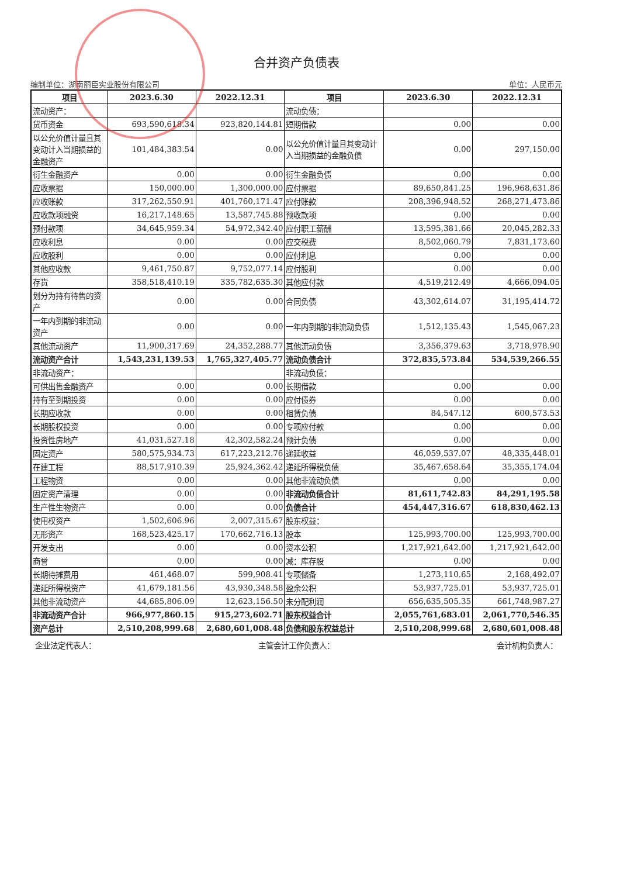合并资产负债表
编制单位：湖南丽臣实业股份有限公司 单位：人民币元
| 项目 | 2023.6.30 | 2022.12.31 | 项目 | 2023.6.30 | 2022.12.31 |
| --- | --- | --- | --- | --- | --- |
| 流动资产： | | | 流动负债： | | |
| 货币资金 | 693,590,618.34 | 923,820,144.81 | 短期借款 | 0.00 | 0.00 |
| 以公允价值计量且其变动计入当期损益的金融资产 | 101,484,383.54 | 0.00 | 以公允价值计量且其变动计入当期损益的金融负债 | 0.00 | 297,150.00 |
| 衍生金融资产 | 0.00 | 0.00 | 衍生金融负债 | 0.00 | 0.00 |
| 应收票据 | 150,000.00 | 1,300,000.00 | 应付票据 | 89,650,841.25 | 196,968,631.86 |
| 应收账款 | 317,262,550.91 | 401,760,171.47 | 应付账款 | 208,396,948.52 | 268,271,473.86 |
| 应收款项融资 | 16,217,148.65 | 13,587,745.88 | 预收款项 | 0.00 | 0.00 |
| 预付款项 | 34,645,959.34 | 54,972,342.40 | 应付职工薪酬 | 13,595,381.66 | 20,045,282.33 |
| 应收利息 | 0.00 | 0.00 | 应交税费 | 8,502,060.79 | 7,831,173.60 |
| 应收股利 | 0.00 | 0.00 | 应付利息 | 0.00 | 0.00 |
| 其他应收款 | 9,461,750.87 | 9,752,077.14 | 应付股利 | 0.00 | 0.00 |
| 存货 | 358,518,410.19 | 335,782,635.30 | 其他应付款 | 4,519,212.49 | 4,666,094.05 |
| 划分为持有待售的资产 | 0.00 | 0.00 | 合同负债 | 43,302,614.07 | 31,195,414.72 |
| 一年内到期的非流动资产 | 0.00 | 0.00 | 一年内到期的非流动负债 | 1,512,135.43 | 1,545,067.23 |
| 其他流动资产 | 11,900,317.69 | 24,352,288.77 | 其他流动负债 | 3,356,379.63 | 3,718,978.90 |
| 流动资产合计 | 1,543,231,139.53 | 1,765,327,405.77 | 流动负债合计 | 372,835,573.84 | 534,539,266.55 |
| 非流动资产： | | | 非流动负债： | | |
| 可供出售金融资产 | 0.00 | 0.00 | 长期借款 | 0.00 | 0.00 |
| 持有至到期投资 | 0.00 | 0.00 | 应付债券 | 0.00 | 0.00 |
| 长期应收款 | 0.00 | 0.00 | 租赁负债 | 84,547.12 | 600,573.53 |
| 长期股权投资 | 0.00 | 0.00 | 专项应付款 | 0.00 | 0.00 |
| 投资性房地产 | 41,031,527.18 | 42,302,582.24 | 预计负债 | 0.00 | 0.00 |
| 固定资产 | 580,575,934.73 | 617,223,212.76 | 递延收益 | 46,059,537.07 | 48,335,448.01 |
| 在建工程 | 88,517,910.39 | 25,924,362.42 | 递延所得税负债 | 35,467,658.64 | 35,355,174.04 |
| 工程物资 | 0.00 | 0.00 | 其他非流动负债 | 0.00 | 0.00 |
| 固定资产清理 | 0.00 | 0.00 | 非流动负债合计 | 81,611,742.83 | 84,291,195.58 |
| 生产性生物资产 | 0.00 | 0.00 | 负债合计 | 454,447,316.67 | 618,830,462.13 |
| 使用权资产 | 1,502,606.96 | 2,007,315.67 | 股东权益： | | |
| 无形资产 | 168,523,425.17 | 170,662,716.13 | 股本 | 125,993,700.00 | 125,993,700.00 |
| 开发支出 | 0.00 | 0.00 | 资本公积 | 1,217,921,642.00 | 1,217,921,642.00 |
| 商誉 | 0.00 | 0.00 | 减：库存股 | 0.00 | 0.00 |
| 长期待摊费用 | 461,468.07 | 599,908.41 | 专项储备 | 1,273,110.65 | 2,168,492.07 |
| 递延所得税资产 | 41,679,181.56 | 43,930,348.58 | 盈余公积 | 53,937,725.01 | 53,937,725.01 |
| 其他非流动资产 | 44,685,806.09 | 12,623,156.50 | 未分配利润 | 656,635,505.35 | 661,748,987.27 |
| 非流动资产合计 | 966,977,860.15 | 915,273,602.71 | 股东权益合计 | 2,055,761,683.01 | 2,061,770,546.35 |
| 资产总计 | 2,510,208,999.68 | 2,680,601,008.48 | 负债和股东权益总计 | 2,510,208,999.68 | 2,680,601,008.48 |
企业法定代表人： 主管会计工作负责人： 会计机构负责人：